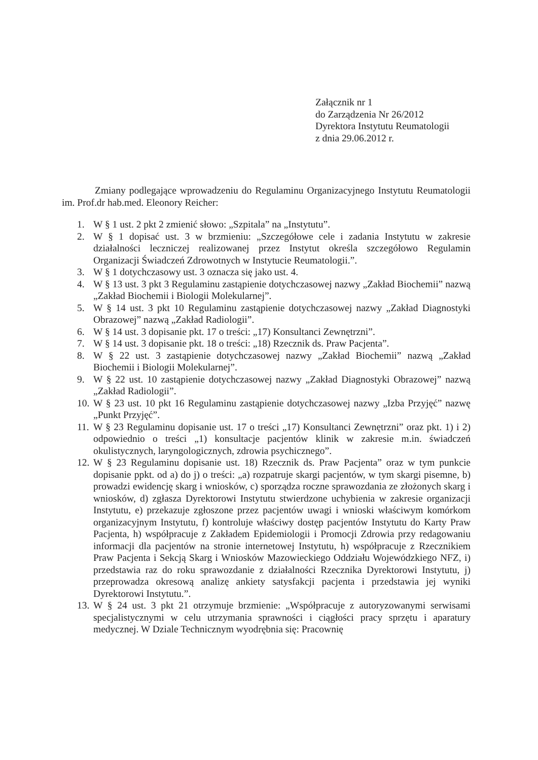Załącznik nr 1
do Zarządzenia Nr 26/2012
Dyrektora Instytutu Reumatologii
z dnia 29.06.2012 r.
Zmiany podlegające wprowadzeniu do Regulaminu Organizacyjnego Instytutu Reumatologii im. Prof.dr hab.med. Eleonory Reicher:
1. W § 1 ust. 2 pkt 2 zmienić słowo: „Szpitala” na „Instytutu”.
2. W § 1 dopisać ust. 3 w brzmieniu: „Szczegółowe cele i zadania Instytutu w zakresie działalności leczniczej realizowanej przez Instytut określa szczegółowo Regulamin Organizacji Świadczeń Zdrowotnych w Instytucie Reumatologii.”.
3. W § 1 dotychczasowy ust. 3 oznacza się jako ust. 4.
4. W § 13 ust. 3 pkt 3 Regulaminu zastąpienie dotychczasowej nazwy „Zakład Biochemii” nazwą „Zakład Biochemii i Biologii Molekularnej”.
5. W § 14 ust. 3 pkt 10 Regulaminu zastąpienie dotychczasowej nazwy „Zakład Diagnostyki Obrazowej” nazwą „Zakład Radiologii”.
6. W § 14 ust. 3 dopisanie pkt. 17 o treści: „17) Konsultanci Zewnętrzni”.
7. W § 14 ust. 3 dopisanie pkt. 18 o treści: „18) Rzecznik ds. Praw Pacjenta”.
8. W § 22 ust. 3 zastąpienie dotychczasowej nazwy „Zakład Biochemii” nazwą „Zakład Biochemii i Biologii Molekularnej”.
9. W § 22 ust. 10 zastąpienie dotychczasowej nazwy „Zakład Diagnostyki Obrazowej” nazwą „Zakład Radiologii”.
10. W § 23 ust. 10 pkt 16 Regulaminu zastąpienie dotychczasowej nazwy „Izba Przyjęć” nazwę „Punkt Przyjęć”.
11. W § 23 Regulaminu dopisanie ust. 17 o treści „17) Konsultanci Zewnętrzni” oraz pkt. 1) i 2) odpowiednio o treści „1) konsultacje pacjentów klinik w zakresie m.in. świadczeń okulistycznych, laryngologicznych, zdrowia psychicznego”.
12. W § 23 Regulaminu dopisanie ust. 18) Rzecznik ds. Praw Pacjenta” oraz w tym punkcie dopisanie ppkt. od a) do j) o treści: „a) rozpatruje skargi pacjentów, w tym skargi pisemne, b) prowadzi ewidencję skarg i wniosków, c) sporządza roczne sprawozdania ze złożonych skarg i wniosków, d) zgłasza Dyrektorowi Instytutu stwierdzone uchybienia w zakresie organizacji Instytutu, e) przekazuje zgłoszone przez pacjentów uwagi i wnioski właściwym komórkom organizacyjnym Instytutu, f) kontroluje właściwy dostęp pacjentów Instytutu do Karty Praw Pacjenta, h) współpracuje z Zakładem Epidemiologii i Promocji Zdrowia przy redagowaniu informacji dla pacjentów na stronie internetowej Instytutu, h) współpracuje z Rzecznikiem Praw Pacjenta i Sekcją Skarg i Wniosków Mazowieckiego Oddziału Wojewódzkiego NFZ, i) przedstawia raz do roku sprawozdanie z działalności Rzecznika Dyrektorowi Instytutu, j) przeprowadza okresową analizę ankiety satysfakcji pacjenta i przedstawia jej wyniki Dyrektorowi Instytutu.”.
13. W § 24 ust. 3 pkt 21 otrzymuje brzmienie: „Współpracuje z autoryzowanymi serwisami specjalistycznymi w celu utrzymania sprawności i ciągłości pracy sprzętu i aparatury medycznej. W Dziale Technicznym wyodrębnia się: Pracownię